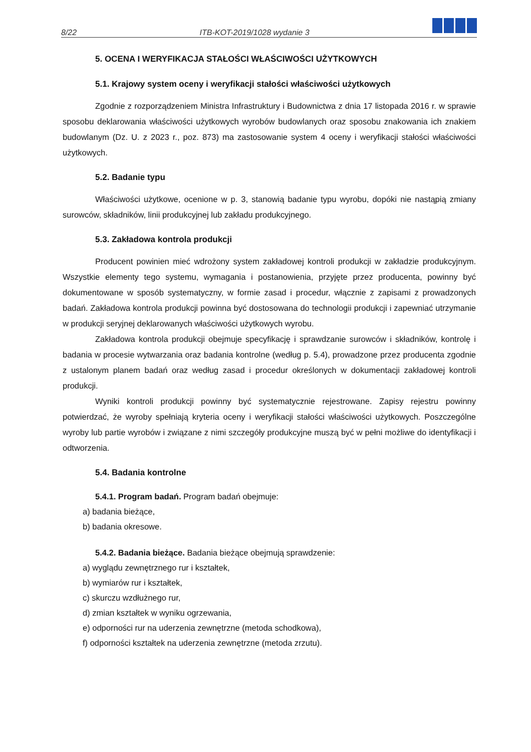8/22 ITB-KOT-2019/1028 wydanie 3
5. OCENA I WERYFIKACJA STAŁOŚCI WŁAŚCIWOŚCI UŻYTKOWYCH
5.1. Krajowy system oceny i weryfikacji stałości właściwości użytkowych
Zgodnie z rozporządzeniem Ministra Infrastruktury i Budownictwa z dnia 17 listopada 2016 r. w sprawie sposobu deklarowania właściwości użytkowych wyrobów budowlanych oraz sposobu znakowania ich znakiem budowlanym (Dz. U. z 2023 r., poz. 873) ma zastosowanie system 4 oceny i weryfikacji stałości właściwości użytkowych.
5.2. Badanie typu
Właściwości użytkowe, ocenione w p. 3, stanowią badanie typu wyrobu, dopóki nie nastąpią zmiany surowców, składników, linii produkcyjnej lub zakładu produkcyjnego.
5.3. Zakładowa kontrola produkcji
Producent powinien mieć wdrożony system zakładowej kontroli produkcji w zakładzie produkcyjnym. Wszystkie elementy tego systemu, wymagania i postanowienia, przyjęte przez producenta, powinny być dokumentowane w sposób systematyczny, w formie zasad i procedur, włącznie z zapisami z prowadzonych badań. Zakładowa kontrola produkcji powinna być dostosowana do technologii produkcji i zapewniać utrzymanie w produkcji seryjnej deklarowanych właściwości użytkowych wyrobu.
Zakładowa kontrola produkcji obejmuje specyfikację i sprawdzanie surowców i składników, kontrolę i badania w procesie wytwarzania oraz badania kontrolne (według p. 5.4), prowadzone przez producenta zgodnie z ustalonym planem badań oraz według zasad i procedur określonych w dokumentacji zakładowej kontroli produkcji.
Wyniki kontroli produkcji powinny być systematycznie rejestrowane. Zapisy rejestru powinny potwierdzać, że wyroby spełniają kryteria oceny i weryfikacji stałości właściwości użytkowych. Poszczególne wyroby lub partie wyrobów i związane z nimi szczegóły produkcyjne muszą być w pełni możliwe do identyfikacji i odtworzenia.
5.4. Badania kontrolne
5.4.1. Program badań. Program badań obejmuje:
a) badania bieżące,
b) badania okresowe.
5.4.2. Badania bieżące. Badania bieżące obejmują sprawdzenie:
a) wyglądu zewnętrznego rur i kształtek,
b) wymiarów rur i kształtek,
c) skurczu wzdłużnego rur,
d) zmian kształtek w wyniku ogrzewania,
e) odporności rur na uderzenia zewnętrzne (metoda schodkowa),
f) odporności kształtek na uderzenia zewnętrzne (metoda zrzutu).